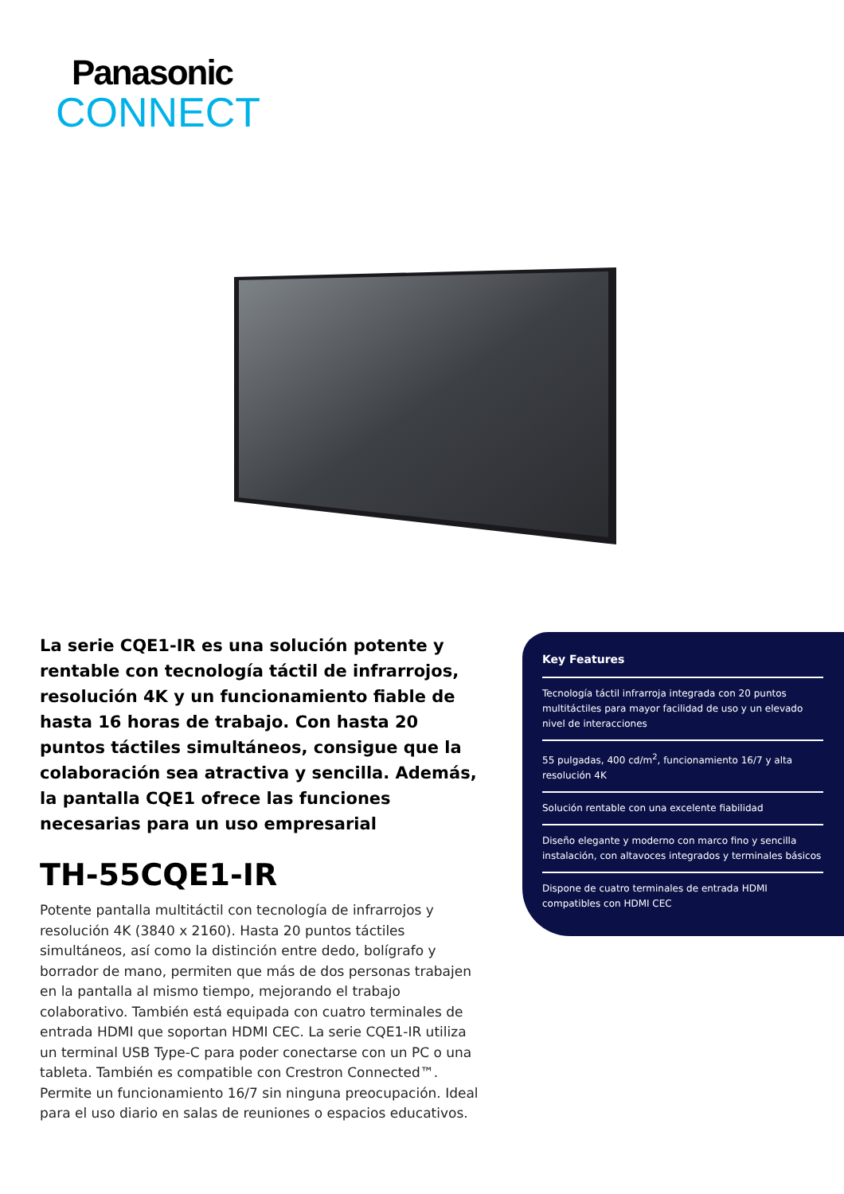Panasonic
CONNECT
La serie CQE1-IR es una solución potente y rentable con tecnología táctil de infrarrojos, resolución 4K y un funcionamiento fiable de hasta 16 horas de trabajo. Con hasta 20 puntos táctiles simultáneos, consigue que la colaboración sea atractiva y sencilla. Además, la pantalla CQE1 ofrece las funciones necesarias para un uso empresarial
TH-55CQE1-IR
Potente pantalla multitáctil con tecnología de infrarrojos y resolución 4K (3840 x 2160). Hasta 20 puntos táctiles simultáneos, así como la distinción entre dedo, bolígrafo y borrador de mano, permiten que más de dos personas trabajen en la pantalla al mismo tiempo, mejorando el trabajo colaborativo. También está equipada con cuatro terminales de entrada HDMI que soportan HDMI CEC. La serie CQE1-IR utiliza un terminal USB Type-C para poder conectarse con un PC o una tableta. También es compatible con Crestron Connected™. Permite un funcionamiento 16/7 sin ninguna preocupación. Ideal para el uso diario en salas de reuniones o espacios educativos.
Key Features
Tecnología táctil infrarroja integrada con 20 puntos multitáctiles para mayor facilidad de uso y un elevado nivel de interacciones
55 pulgadas, 400 cd/m<sup>2</sup>, funcionamiento 16/7 y alta resolución 4K
Solución rentable con una excelente fiabilidad
Diseño elegante y moderno con marco fino y sencilla instalación, con altavoces integrados y terminales básicos
Dispone de cuatro terminales de entrada HDMI compatibles con HDMI CEC